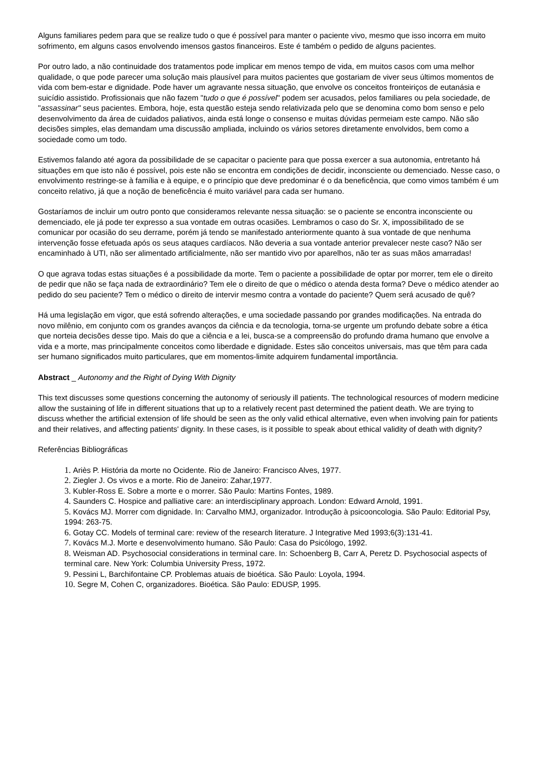Alguns familiares pedem para que se realize tudo o que é possível para manter o paciente vivo, mesmo que isso incorra em muito sofrimento, em alguns casos envolvendo imensos gastos financeiros. Este é também o pedido de alguns pacientes.
Por outro lado, a não continuidade dos tratamentos pode implicar em menos tempo de vida, em muitos casos com uma melhor qualidade, o que pode parecer uma solução mais plausível para muitos pacientes que gostariam de viver seus últimos momentos de vida com bem-estar e dignidade. Pode haver um agravante nessa situação, que envolve os conceitos fronteiriços de eutanásia e suicídio assistido. Profissionais que não fazem "tudo o que é possível" podem ser acusados, pelos familiares ou pela sociedade, de "assassinar" seus pacientes. Embora, hoje, esta questão esteja sendo relativizada pelo que se denomina como bom senso e pelo desenvolvimento da área de cuidados paliativos, ainda está longe o consenso e muitas dúvidas permeiam este campo. Não são decisões simples, elas demandam uma discussão ampliada, incluindo os vários setores diretamente envolvidos, bem como a sociedade como um todo.
Estivemos falando até agora da possibilidade de se capacitar o paciente para que possa exercer a sua autonomia, entretanto há situações em que isto não é possível, pois este não se encontra em condições de decidir, inconsciente ou demenciado. Nesse caso, o envolvimento restringe-se à família e à equipe, e o princípio que deve predominar é o da beneficência, que como vimos também é um conceito relativo, já que a noção de beneficência é muito variável para cada ser humano.
Gostaríamos de incluir um outro ponto que consideramos relevante nessa situação: se o paciente se encontra inconsciente ou demenciado, ele já pode ter expresso a sua vontade em outras ocasiões. Lembramos o caso do Sr. X, impossibilitado de se comunicar por ocasião do seu derrame, porém já tendo se manifestado anteriormente quanto à sua vontade de que nenhuma intervenção fosse efetuada após os seus ataques cardíacos. Não deveria a sua vontade anterior prevalecer neste caso? Não ser encaminhado à UTI, não ser alimentado artificialmente, não ser mantido vivo por aparelhos, não ter as suas mãos amarradas!
O que agrava todas estas situações é a possibilidade da morte. Tem o paciente a possibilidade de optar por morrer, tem ele o direito de pedir que não se faça nada de extraordinário? Tem ele o direito de que o médico o atenda desta forma? Deve o médico atender ao pedido do seu paciente? Tem o médico o direito de intervir mesmo contra a vontade do paciente? Quem será acusado de quê?
Há uma legislação em vigor, que está sofrendo alterações, e uma sociedade passando por grandes modificações. Na entrada do novo milênio, em conjunto com os grandes avanços da ciência e da tecnologia, torna-se urgente um profundo debate sobre a ética que norteia decisões desse tipo. Mais do que a ciência e a lei, busca-se a compreensão do profundo drama humano que envolve a vida e a morte, mas principalmente conceitos como liberdade e dignidade. Estes são conceitos universais, mas que têm para cada ser humano significados muito particulares, que em momentos-limite adquirem fundamental importância.
Abstract _ Autonomy and the Right of Dying With Dignity
This text discusses some questions concerning the autonomy of seriously ill patients. The technological resources of modern medicine allow the sustaining of life in different situations that up to a relatively recent past determined the patient death. We are trying to discuss whether the artificial extension of life should be seen as the only valid ethical alternative, even when involving pain for patients and their relatives, and affecting patients' dignity. In these cases, is it possible to speak about ethical validity of death with dignity?
Referências Bibliográficas
1. Ariès P. História da morte no Ocidente. Rio de Janeiro: Francisco Alves, 1977.
2. Ziegler J. Os vivos e a morte. Rio de Janeiro: Zahar,1977.
3. Kubler-Ross E. Sobre a morte e o morrer. São Paulo: Martins Fontes, 1989.
4. Saunders C. Hospice and palliative care: an interdisciplinary approach. London: Edward Arnold, 1991.
5. Kovács MJ. Morrer com dignidade. In: Carvalho MMJ, organizador. Introdução à psicooncologia. São Paulo: Editorial Psy, 1994: 263-75.
6. Gotay CC. Models of terminal care: review of the research literature. J Integrative Med 1993;6(3):131-41.
7. Kovács M.J. Morte e desenvolvimento humano. São Paulo: Casa do Psicólogo, 1992.
8. Weisman AD. Psychosocial considerations in terminal care. In: Schoenberg B, Carr A, Peretz D. Psychosocial aspects of terminal care. New York: Columbia University Press, 1972.
9. Pessini L, Barchifontaine CP. Problemas atuais de bioética. São Paulo: Loyola, 1994.
10. Segre M, Cohen C, organizadores. Bioética. São Paulo: EDUSP, 1995.